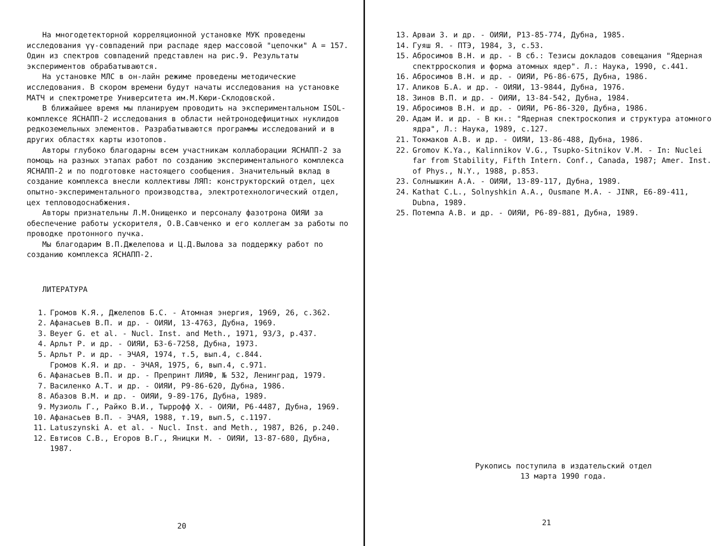На многодетекторной корреляционной установке МУК проведены исследования γγ-совпадений при распаде ядер массовой "цепочки" А = 157. Один из спектров совпадений представлен на рис.9. Результаты экспериментов обрабатываются.
На установке МЛС в он-лайн режиме проведены методические исследования. В скором времени будут начаты исследования на установке МАТЧ и спектрометре Университета им.М.Кюри-Склодовской.
В ближайшее время мы планируем проводить на экспериментальном ISOL-комплексе ЯСНАПП-2 исследования в области нейтронодефицитных нуклидов редкоземельных элементов. Разрабатываются программы исследований и в других областях карты изотопов.
Авторы глубоко благодарны всем участникам коллаборации ЯСНАПП-2 за помощь на разных этапах работ по созданию экспериментального комплекса ЯСНАПП-2 и по подготовке настоящего сообщения. Значительный вклад в создание комплекса внесли коллективы ЛЯП: конструкторский отдел, цех опытно-экспериментального производства, электротехнологический отдел, цех тепловодоснабжения.
Авторы признательны Л.М.Онищенко и персоналу фазотрона ОИЯИ за обеспечение работы ускорителя, О.В.Савченко и его коллегам за работы по проводке протонного пучка.
Мы благодарим В.П.Джелепова и Ц.Д.Вылова за поддержку работ по созданию комплекса ЯСНАПП-2.
ЛИТЕРАТУРА
1. Громов К.Я., Джелепов Б.С. - Атомная энергия, 1969, 26, с.362.
2. Афанасьев В.П. и др. - ОИЯИ, 13-4763, Дубна, 1969.
3. Beyer G. et al. - Nucl. Inst. and Meth., 1971, 93/3, p.437.
4. Арльт Р. и др. - ОИЯИ, Б3-6-7258, Дубна, 1973.
5. Арльт Р. и др. - ЭЧАЯ, 1974, т.5, вып.4, с.844.
Громов К.Я. и др. - ЭЧАЯ, 1975, 6, вып.4, с.971.
6. Афанасьев В.П. и др. - Препринт ЛИЯФ, № 532, Ленинград, 1979.
7. Василенко А.Т. и др. - ОИЯИ, Р9-86-620, Дубна, 1986.
8. Абазов В.М. и др. - ОИЯИ, 9-89-176, Дубна, 1989.
9. Музиоль Г., Райко В.И., Тыррофф Х. - ОИЯИ, Р6-4487, Дубна, 1969.
10. Афанасьев В.П. - ЭЧАЯ, 1988, т.19, вып.5, с.1197.
11. Latuszynski A. et al. - Nucl. Inst. and Meth., 1987, B26, p.240.
12. Евтисов С.В., Егоров В.Г., Яницки М. - ОИЯИ, 13-87-680, Дубна, 1987.
20
13. Арваи З. и др. - ОИЯИ, Р13-85-774, Дубна, 1985.
14. Гуяш Я. - ПТЭ, 1984, 3, с.53.
15. Абросимов В.Н. и др. - В сб.: Тезисы докладов совещания "Ядерная спектрроскопия и форма атомных ядер". Л.: Наука, 1990, с.441.
16. Абросимов В.Н. и др. - ОИЯИ, Р6-86-675, Дубна, 1986.
17. Аликов Б.А. и др. - ОИЯИ, 13-9844, Дубна, 1976.
18. Зинов В.П. и др. - ОИЯИ, 13-84-542, Дубна, 1984.
19. Абросимов В.Н. и др. - ОИЯИ, Р6-86-320, Дубна, 1986.
20. Адам И. и др. - В кн.: "Ядерная спектроскопия и структура атомного ядра", Л.: Наука, 1989, с.127.
21. Токмаков А.В. и др. - ОИЯИ, 13-86-488, Дубна, 1986.
22. Gromov K.Ya., Kalinnikov V.G., Tsupko-Sitnikov V.M. - In: Nuclei far from Stability, Fifth Intern. Conf., Canada, 1987; Amer. Inst. of Phys., N.Y., 1988, p.853.
23. Солнышкин А.А. - ОИЯИ, 13-89-117, Дубна, 1989.
24. Kathat C.L., Solnyshkin A.A., Ousmane M.A. - JINR, E6-89-411, Dubna, 1989.
25. Потемпа А.В. и др. - ОИЯИ, Р6-89-881, Дубна, 1989.
Рукопись поступила в издательский отдел
13 марта 1990 года.
21